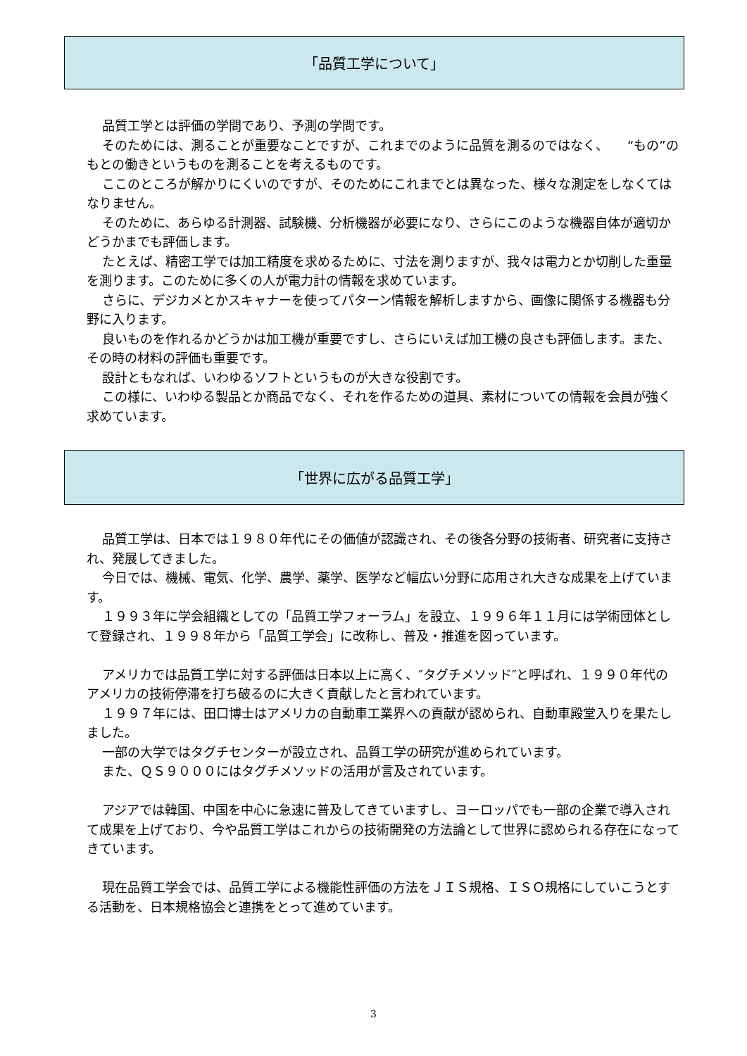「品質工学について」
品質工学とは評価の学問であり、予測の学問です。
そのためには、測ることが重要なことですが、これまでのように品質を測るのではなく、　　“もの”のもとの働きというものを測ることを考えるものです。
ここのところが解かりにくいのですが、そのためにこれまでとは異なった、様々な測定をしなくてはなりません。
そのために、あらゆる計測器、試験機、分析機器が必要になり、さらにこのような機器自体が適切かどうかまでも評価します。
たとえば、精密工学では加工精度を求めるために、寸法を測りますが、我々は電力とか切削した重量を測ります。このために多くの人が電力計の情報を求めています。
さらに、デジカメとかスキャナーを使ってパターン情報を解析しますから、画像に関係する機器も分野に入ります。
良いものを作れるかどうかは加工機が重要ですし、さらにいえば加工機の良さも評価します。また、その時の材料の評価も重要です。
設計ともなれば、いわゆるソフトというものが大きな役割です。
この様に、いわゆる製品とか商品でなく、それを作るための道具、素材についての情報を会員が強く求めています。
「世界に広がる品質工学」
品質工学は、日本では１９８０年代にその価値が認識され、その後各分野の技術者、研究者に支持され、発展してきました。
今日では、機械、電気、化学、農学、薬学、医学など幅広い分野に応用され大きな成果を上げています。
１９９３年に学会組織としての「品質工学フォーラム」を設立、１９９６年１１月には学術団体として登録され、１９９８年から「品質工学会」に改称し、普及・推進を図っています。
アメリカでは品質工学に対する評価は日本以上に高く、″タグチメソッド″と呼ばれ、１９９０年代のアメリカの技術停滞を打ち破るのに大きく貢献したと言われています。
１９９７年には、田口博士はアメリカの自動車工業界への貢献が認められ、自動車殿堂入りを果たしました。
一部の大学ではタグチセンターが設立され、品質工学の研究が進められています。
また、ＱＳ９０００にはタグチメソッドの活用が言及されています。
アジアでは韓国、中国を中心に急速に普及してきていますし、ヨーロッパでも一部の企業で導入されて成果を上げており、今や品質工学はこれからの技術開発の方法論として世界に認められる存在になってきています。
現在品質工学会では、品質工学による機能性評価の方法をＪＩＳ規格、ＩＳＯ規格にしていこうとする活動を、日本規格協会と連携をとって進めています。
3